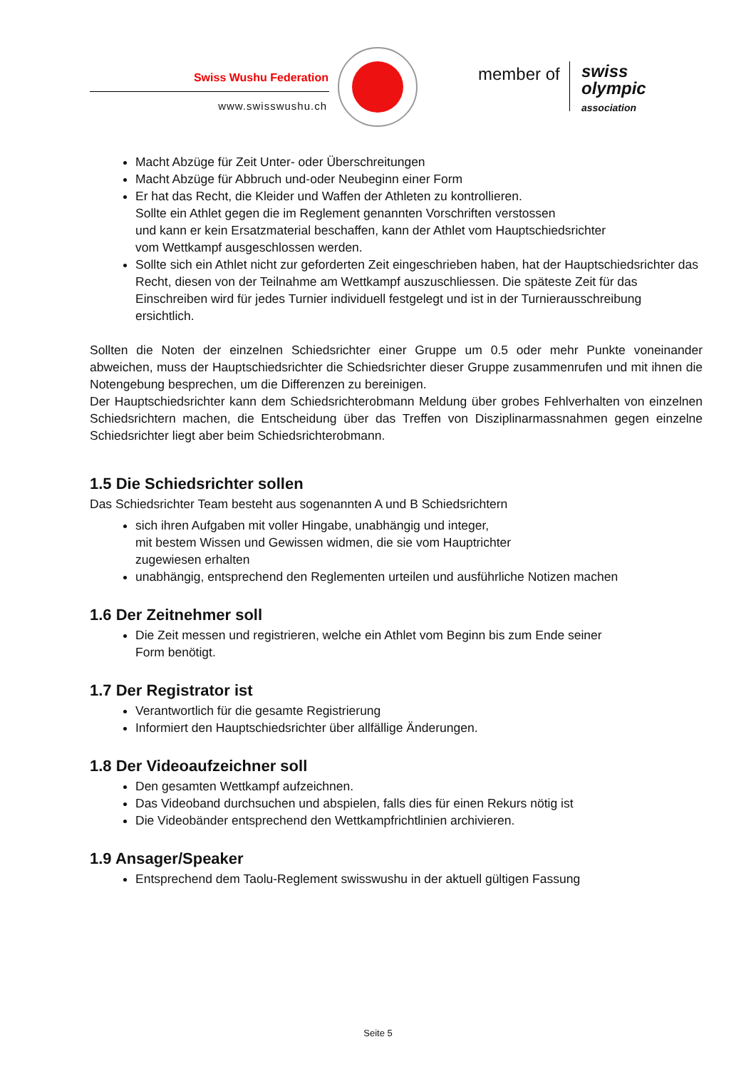Swiss Wushu Federation
www.swisswushu.ch
member of
swiss
olympic
association
Macht Abzüge für Zeit Unter- oder Überschreitungen
Macht Abzüge für Abbruch und-oder Neubeginn einer Form
Er hat das Recht, die Kleider und Waffen der Athleten zu kontrollieren.
Sollte ein Athlet gegen die im Reglement genannten Vorschriften verstossen
und kann er kein Ersatzmaterial beschaffen, kann der Athlet vom Hauptschiedsrichter
vom Wettkampf ausgeschlossen werden.
Sollte sich ein Athlet nicht zur geforderten Zeit eingeschrieben haben, hat der Hauptschiedsrichter das Recht, diesen von der Teilnahme am Wettkampf auszuschliessen. Die späteste Zeit für das Einschreiben wird für jedes Turnier individuell festgelegt und ist in der Turnierausschreibung ersichtlich.
Sollten die Noten der einzelnen Schiedsrichter einer Gruppe um 0.5 oder mehr Punkte voneinander abweichen, muss der Hauptschiedsrichter die Schiedsrichter dieser Gruppe zusammenrufen und mit ihnen die Notengebung besprechen, um die Differenzen zu bereinigen.
Der Hauptschiedsrichter kann dem Schiedsrichterobmann Meldung über grobes Fehlverhalten von einzelnen Schiedsrichtern machen, die Entscheidung über das Treffen von Disziplinarmassnahmen gegen einzelne Schiedsrichter liegt aber beim Schiedsrichterobmann.
1.5 Die Schiedsrichter sollen
Das Schiedsrichter Team besteht aus sogenannten A und B Schiedsrichtern
sich ihren Aufgaben mit voller Hingabe, unabhängig und integer,
mit bestem Wissen und Gewissen widmen, die sie vom Hauptrichter
zugewiesen erhalten
unabhängig, entsprechend den Reglementen urteilen und ausführliche Notizen machen
1.6 Der Zeitnehmer soll
Die Zeit messen und registrieren, welche ein Athlet vom Beginn bis zum Ende seiner
Form benötigt.
1.7 Der Registrator ist
Verantwortlich für die gesamte Registrierung
Informiert den Hauptschiedsrichter über allfällige Änderungen.
1.8 Der Videoaufzeichner soll
Den gesamten Wettkampf aufzeichnen.
Das Videoband durchsuchen und abspielen, falls dies für einen Rekurs nötig ist
Die Videobänder entsprechend den Wettkampfrichtlinien archivieren.
1.9 Ansager/Speaker
Entsprechend dem Taolu-Reglement swisswushu in der aktuell gültigen Fassung
Seite 5